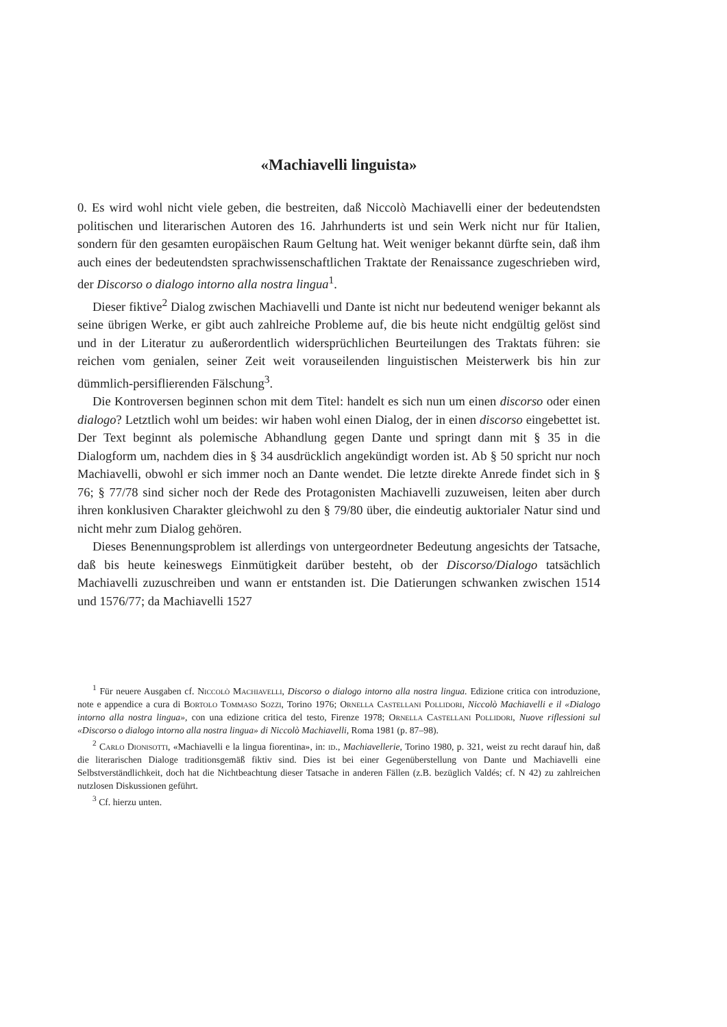«Machiavelli linguista»
0. Es wird wohl nicht viele geben, die bestreiten, daß Niccolò Machiavelli einer der bedeutendsten politischen und literarischen Autoren des 16. Jahrhunderts ist und sein Werk nicht nur für Italien, sondern für den gesamten europäischen Raum Geltung hat. Weit weniger bekannt dürfte sein, daß ihm auch eines der bedeutendsten sprachwissenschaftlichen Traktate der Renaissance zugeschrieben wird, der Discorso o dialogo intorno alla nostra lingua<sup>1</sup>.
Dieser fiktive<sup>2</sup> Dialog zwischen Machiavelli und Dante ist nicht nur bedeutend weniger bekannt als seine übrigen Werke, er gibt auch zahlreiche Probleme auf, die bis heute nicht endgültig gelöst sind und in der Literatur zu außerordentlich widersprüchlichen Beurteilungen des Traktats führen: sie reichen vom genialen, seiner Zeit weit vorauseilenden linguistischen Meisterwerk bis hin zur dümmlich-persiflierenden Fälschung<sup>3</sup>.
Die Kontroversen beginnen schon mit dem Titel: handelt es sich nun um einen discorso oder einen dialogo? Letztlich wohl um beides: wir haben wohl einen Dialog, der in einen discorso eingebettet ist. Der Text beginnt als polemische Abhandlung gegen Dante und springt dann mit § 35 in die Dialogform um, nachdem dies in § 34 ausdrücklich angekündigt worden ist. Ab § 50 spricht nur noch Machiavelli, obwohl er sich immer noch an Dante wendet. Die letzte direkte Anrede findet sich in § 76; § 77/78 sind sicher noch der Rede des Protagonisten Machiavelli zuzuweisen, leiten aber durch ihren konklusiven Charakter gleichwohl zu den § 79/80 über, die eindeutig auktorialer Natur sind und nicht mehr zum Dialog gehören.
Dieses Benennungsproblem ist allerdings von untergeordneter Bedeutung angesichts der Tatsache, daß bis heute keineswegs Einmütigkeit darüber besteht, ob der Discorso/Dialogo tatsächlich Machiavelli zuzuschreiben und wann er entstanden ist. Die Datierungen schwanken zwischen 1514 und 1576/77; da Machiavelli 1527
<sup>1</sup> Für neuere Ausgaben cf. Niccolò Machiavelli, Discorso o dialogo intorno alla nostra lingua. Edizione critica con introduzione, note e appendice a cura di Bortolo Tommaso Sozzi, Torino 1976; Ornella Castellani Pollidori, Niccolò Machiavelli e il «Dialogo intorno alla nostra lingua», con una edizione critica del testo, Firenze 1978; Ornella Castellani Pollidori, Nuove riflessioni sul «Discorso o dialogo intorno alla nostra lingua» di Niccolò Machiavelli, Roma 1981 (p. 87–98).
<sup>2</sup> Carlo Dionisotti, «Machiavelli e la lingua fiorentina», in: id., Machiavellerie, Torino 1980, p. 321, weist zu recht darauf hin, daß die literarischen Dialoge traditionsgemäß fiktiv sind. Dies ist bei einer Gegenüberstellung von Dante und Machiavelli eine Selbstverständlichkeit, doch hat die Nichtbeachtung dieser Tatsache in anderen Fällen (z.B. bezüglich Valdés; cf. N 42) zu zahlreichen nutzlosen Diskussionen geführt.
<sup>3</sup> Cf. hierzu unten.